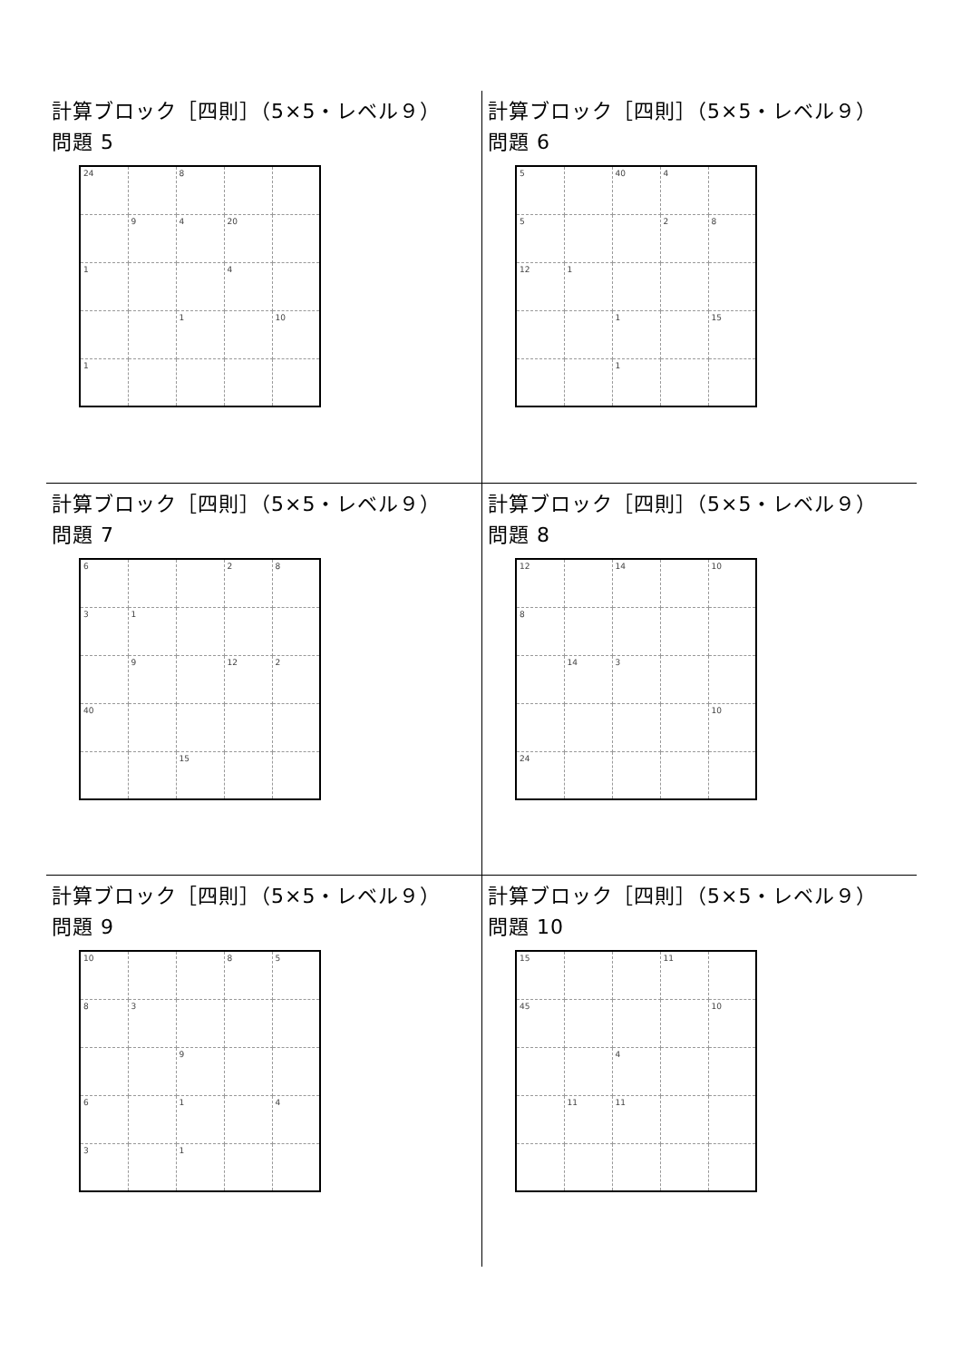計算ブロック［四則］（5×5・レベル９）
問題 5
| 24 | | 8 | | |
| | 9 | 4 | 20 | |
| 1 | | | 4 | |
| | | 1 | | 10 |
| 1 | | | | |
計算ブロック［四則］（5×5・レベル９）
問題 6
| 5 | | 40 | 4 | |
| 5 | | | 2 | 8 |
| 12 | 1 | | | |
| | | 1 | | 15 |
| | | 1 | | |
計算ブロック［四則］（5×5・レベル９）
問題 7
| 6 | | | 2 | 8 |
| 3 | 1 | | | |
| | 9 | | 12 | 2 |
| 40 | | | | |
| | | 15 | | |
計算ブロック［四則］（5×5・レベル９）
問題 8
| 12 | | 14 | | 10 |
| 8 | | | | |
| | 14 | 3 | | |
| | | | | 10 |
| 24 | | | | |
計算ブロック［四則］（5×5・レベル９）
問題 9
| 10 | | | 8 | 5 |
| 8 | 3 | | | |
| | | 9 | | |
| 6 | | 1 | | 4 |
| 3 | | 1 | | |
計算ブロック［四則］（5×5・レベル９）
問題 10
| 15 | | | 11 | |
| 45 | | | | 10 |
| | | 4 | | |
| | 11 | 11 | | |